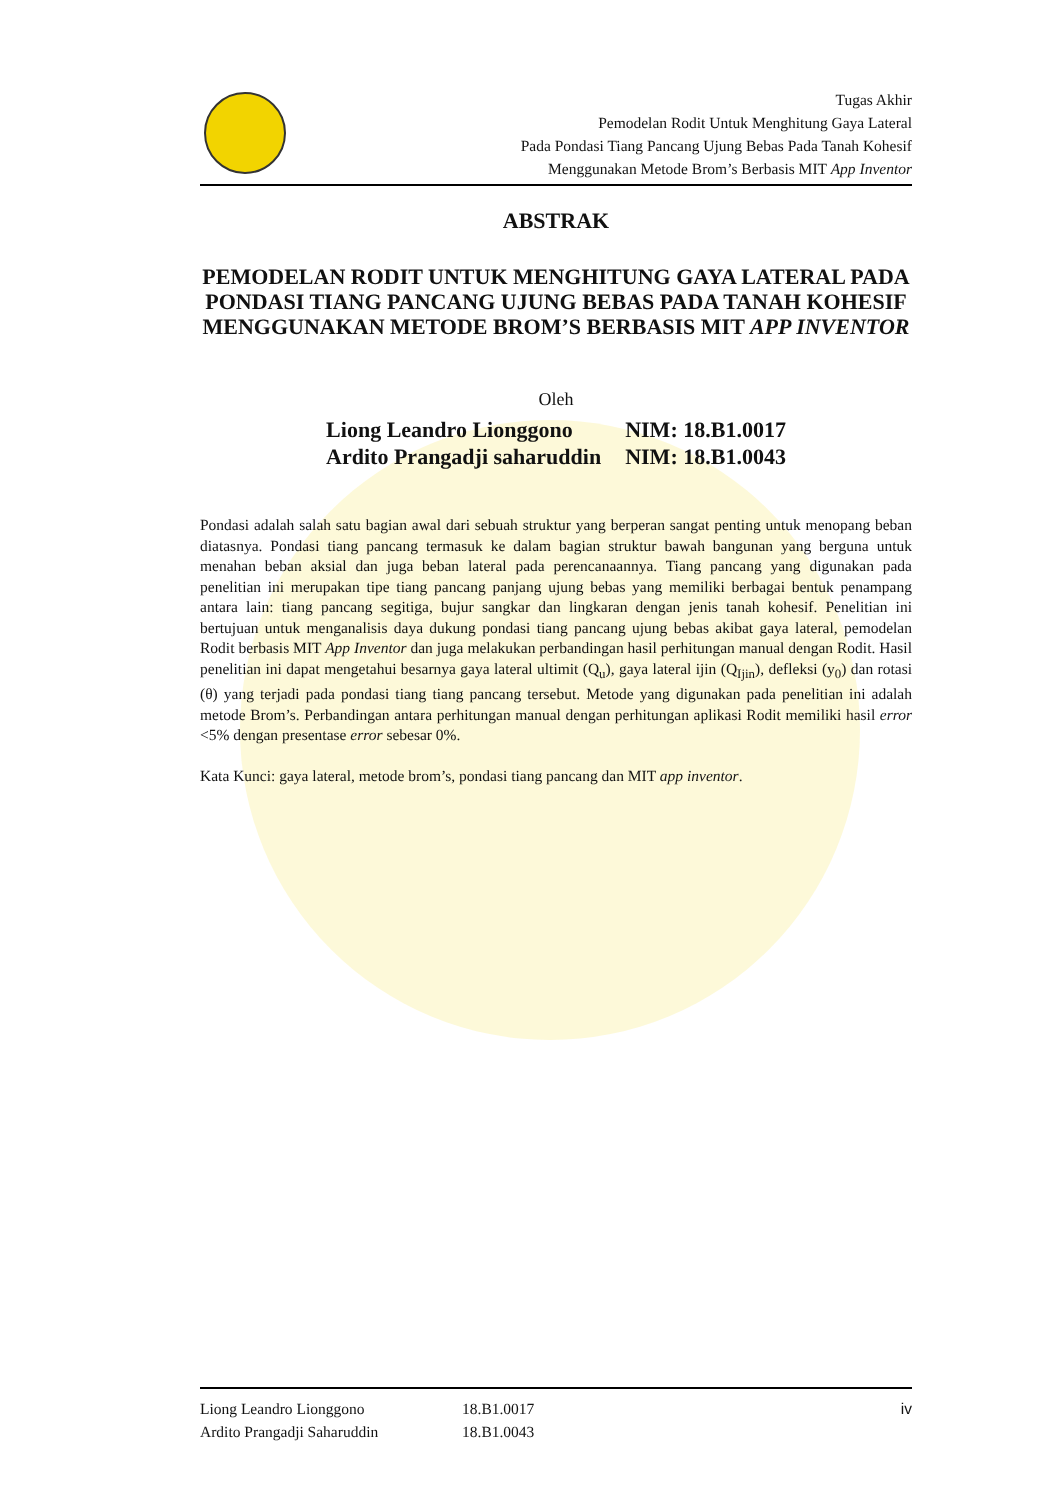Tugas Akhir
Pemodelan Rodit Untuk Menghitung Gaya Lateral
Pada Pondasi Tiang Pancang Ujung Bebas Pada Tanah Kohesif
Menggunakan Metode Brom’s Berbasis MIT App Inventor
ABSTRAK
PEMODELAN RODIT UNTUK MENGHITUNG GAYA LATERAL PADA PONDASI TIANG PANCANG UJUNG BEBAS PADA TANAH KOHESIF MENGGUNAKAN METODE BROM’S BERBASIS MIT APP INVENTOR
Oleh
| Liong Leandro Lionggono | NIM: 18.B1.0017 |
| Ardito Prangadji saharuddin | NIM: 18.B1.0043 |
Pondasi adalah salah satu bagian awal dari sebuah struktur yang berperan sangat penting untuk menopang beban diatasnya. Pondasi tiang pancang termasuk ke dalam bagian struktur bawah bangunan yang berguna untuk menahan beban aksial dan juga beban lateral pada perencanaannya. Tiang pancang yang digunakan pada penelitian ini merupakan tipe tiang pancang panjang ujung bebas yang memiliki berbagai bentuk penampang antara lain: tiang pancang segitiga, bujur sangkar dan lingkaran dengan jenis tanah kohesif. Penelitian ini bertujuan untuk menganalisis daya dukung pondasi tiang pancang ujung bebas akibat gaya lateral, pemodelan Rodit berbasis MIT App Inventor dan juga melakukan perbandingan hasil perhitungan manual dengan Rodit. Hasil penelitian ini dapat mengetahui besarnya gaya lateral ultimit (Q<sub>u</sub>), gaya lateral ijin (Q<sub>Ijin</sub>), defleksi (y<sub>0</sub>) dan rotasi (θ) yang terjadi pada pondasi tiang tiang pancang tersebut. Metode yang digunakan pada penelitian ini adalah metode Brom’s. Perbandingan antara perhitungan manual dengan perhitungan aplikasi Rodit memiliki hasil error <5% dengan presentase error sebesar 0%.
Kata Kunci: gaya lateral, metode brom’s, pondasi tiang pancang dan MIT app inventor.
| Liong Leandro Lionggono | 18.B1.0017 | iv |
| Ardito Prangadji Saharuddin | 18.B1.0043 | |